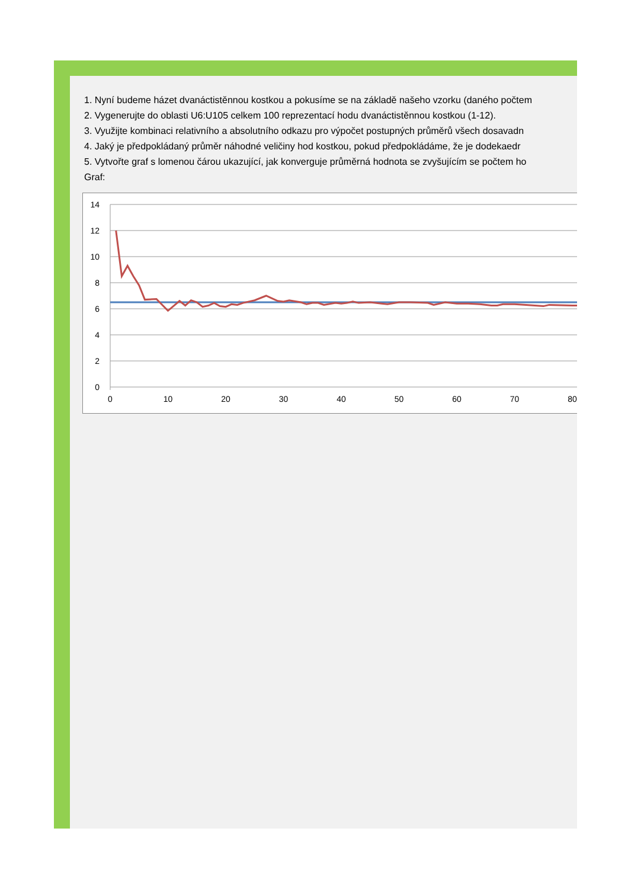1. Nyní budeme házet dvanáctistěnnou kostkou a pokusíme se na základě našeho vzorku (daného počtem
2. Vygenerujte do oblasti U6:U105 celkem 100 reprezentací hodu dvanáctistěnnou kostkou (1-12).
3. Využijte kombinaci relativního a absolutního odkazu pro výpočet postupných průměrů všech dosavadn
4. Jaký je předpokládaný průměr náhodné veličiny hod kostkou, pokud předpokládáme, že je dodekaedr
5. Vytvořte graf s lomenou čárou ukazující, jak konverguje průměrná hodnota se zvyšujícím se počtem ho
Graf:
14
12
10
8
6
4
2
0
0
10
20
30
40
50
60
70
80